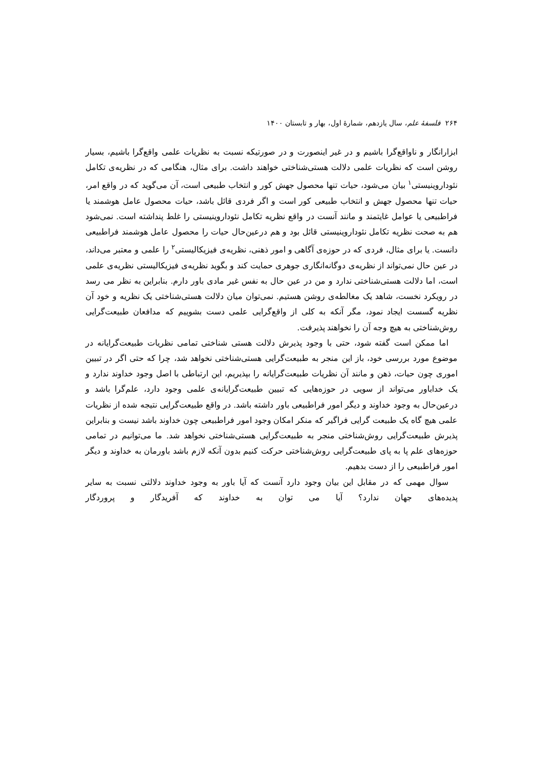۲۶۴ فلسفهٔ علم، سال یازدهم، شمارهٔ اول، بهار و تابستان ۱۴۰۰
ابزارانگار و ناواقع‌گرا باشیم و در غیر اینصورت و در صورتیکه نسبت به نظریات علمی واقع‌گرا باشیم، بسیار روشن است که نظریات علمی دلالت هستی‌شناختی خواهند داشت. برای مثال، هنگامی که در نظریه‌ی تکامل نئوداروینیستی<sup>۱</sup> بیان می‌شود، حیات تنها محصول جهش کور و انتخاب طبیعی است، آن می‌گوید که در واقع امر، حیات تنها محصول جهش و انتخاب طبیعی کور است و اگر فردی قائل باشد، حیات محصول عامل هوشمند یا فراطبیعی یا عوامل غایتمند و مانند آنست در واقع نظریه تکامل نئوداروینیستی را غلط پنداشته است. نمی‌شود هم به صحت نظریه تکامل نئوداروینیستی قائل بود و هم درعین‌حال حیات را محصول عامل هوشمند فراطبیعی دانست. یا برای مثال، فردی که در حوزه‌ی آگاهی و امور ذهنی، نظریه‌ی فیزیکالیستی<sup>۲</sup> را علمی و معتبر می‌داند، در عین حال نمی‌تواند از نظریه‌ی دوگانه‌انگاری جوهری حمایت کند و بگوید نظریه‌ی فیزیکالیستی نظریه‌ی علمی است، اما دلالت هستی‌شناختی ندارد و من در عین حال به نفس غیر مادی باور دارم. بنابراین به نظر می رسد در رویکرد نخست، شاهد یک مغالطه‌ی روشن هستیم. نمی‌توان میان دلالت هستی‌شناختی یک نظریه و خود آن نظریه گسست ایجاد نمود، مگر آنکه به کلی از واقع‌گرایی علمی دست بشوییم که مدافعان طبیعت‌گرایی روش‌شناختی به هیچ وجه آن را نخواهند پذیرفت.
اما ممکن است گفته شود، حتی با وجود پذیرش دلالت هستی شناختی تمامی نظریات طبیعت‌گرایانه در موضوع مورد بررسی خود، باز این منجر به طبیعت‌گرایی هستی‌شناختی نخواهد شد، چرا که حتی اگر در تبیین اموری چون حیات، ذهن و مانند آن نظریات طبیعت‌گرایانه را بپذیریم، این ارتباطی با اصل وجود خداوند ندارد و یک خداباور می‌تواند از سویی در حوزه‌هایی که تبیین طبیعت‌گرایانه‌ی علمی وجود دارد، علم‌گرا باشد و درعین‌حال به وجود خداوند و دیگر امور فراطبیعی باور داشته باشد. در واقع طبیعت‌گرایی نتیجه شده از نظریات علمی هیچ گاه یک طبیعت گرایی فراگیر که منکر امکان وجود امور فراطبیعی چون خداوند باشد نیست و بنابراین پذیرش طبیعت‌گرایی روش‌شناختی منجر به طبیعت‌گرایی هستی‌شناختی نخواهد شد. ما می‌توانیم در تمامی حوزه‌های علم پا به پای طبیعت‌گرایی روش‌شناختی حرکت کنیم بدون آنکه لازم باشد باورمان به خداوند و دیگر امور فراطبیعی را از دست بدهیم.
سوال مهمی که در مقابل این بیان وجود دارد آنست که آیا باور به وجود خداوند دلالتی نسبت به سایر پدیده‌های جهان ندارد؟ آیا می توان به خداوند که آفریدگار و پروردگار